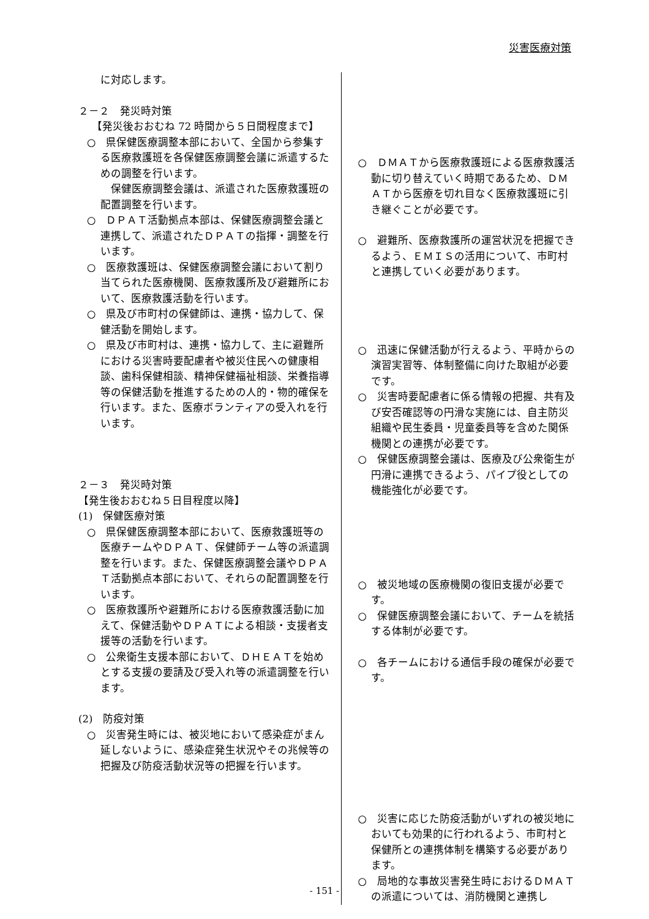災害医療対策
に対応します。
２－２　発災時対策
【発災後おおむね 72 時間から５日間程度まで】
○　県保健医療調整本部において、全国から参集する医療救護班を各保健医療調整会議に派遣するための調整を行います。
　保健医療調整会議は、派遣された医療救護班の配置調整を行います。
○　ＤＰＡＴ活動拠点本部は、保健医療調整会議と連携して、派遣されたＤＰＡＴの指揮・調整を行います。
○　医療救護班は、保健医療調整会議において割り当てられた医療機関、医療救護所及び避難所において、医療救護活動を行います。
○　県及び市町村の保健師は、連携・協力して、保健活動を開始します。
○　県及び市町村は、連携・協力して、主に避難所における災害時要配慮者や被災住民への健康相談、歯科保健相談、精神保健福祉相談、栄養指導等の保健活動を推進するための人的・物的確保を行います。また、医療ボランティアの受入れを行います。
２－３　発災時対策
【発生後おおむね５日目程度以降】
(1)　保健医療対策
○　県保健医療調整本部において、医療救護班等の医療チームやＤＰＡＴ、保健師チーム等の派遣調整を行います。また、保健医療調整会議やＤＰＡＴ活動拠点本部において、それらの配置調整を行います。
○　医療救護所や避難所における医療救護活動に加えて、保健活動やＤＰＡＴによる相談・支援者支援等の活動を行います。
○　公衆衛生支援本部において、ＤＨＥＡＴを始めとする支援の要請及び受入れ等の派遣調整を行います。
(2)　防疫対策
○　災害発生時には、被災地において感染症がまん延しないように、感染症発生状況やその兆候等の把握及び防疫活動状況等の把握を行います。
○　ＤＭＡＴから医療救護班による医療救護活動に切り替えていく時期であるため、ＤＭＡＴから医療を切れ目なく医療救護班に引き継ぐことが必要です。
○　避難所、医療救護所の運営状況を把握できるよう、ＥＭＩＳの活用について、市町村と連携していく必要があります。
○　迅速に保健活動が行えるよう、平時からの演習実習等、体制整備に向けた取組が必要です。
○　災害時要配慮者に係る情報の把握、共有及び安否確認等の円滑な実施には、自主防災組織や民生委員・児童委員等を含めた関係機関との連携が必要です。
○　保健医療調整会議は、医療及び公衆衛生が円滑に連携できるよう、パイプ役としての機能強化が必要です。
○　被災地域の医療機関の復旧支援が必要です。
○　保健医療調整会議において、チームを統括する体制が必要です。
○　各チームにおける通信手段の確保が必要です。
○　災害に応じた防疫活動がいずれの被災地においても効果的に行われるよう、市町村と保健所との連携体制を構築する必要があります。
○　局地的な事故災害発生時におけるＤＭＡＴの派遣については、消防機関と連携し
- 151 -